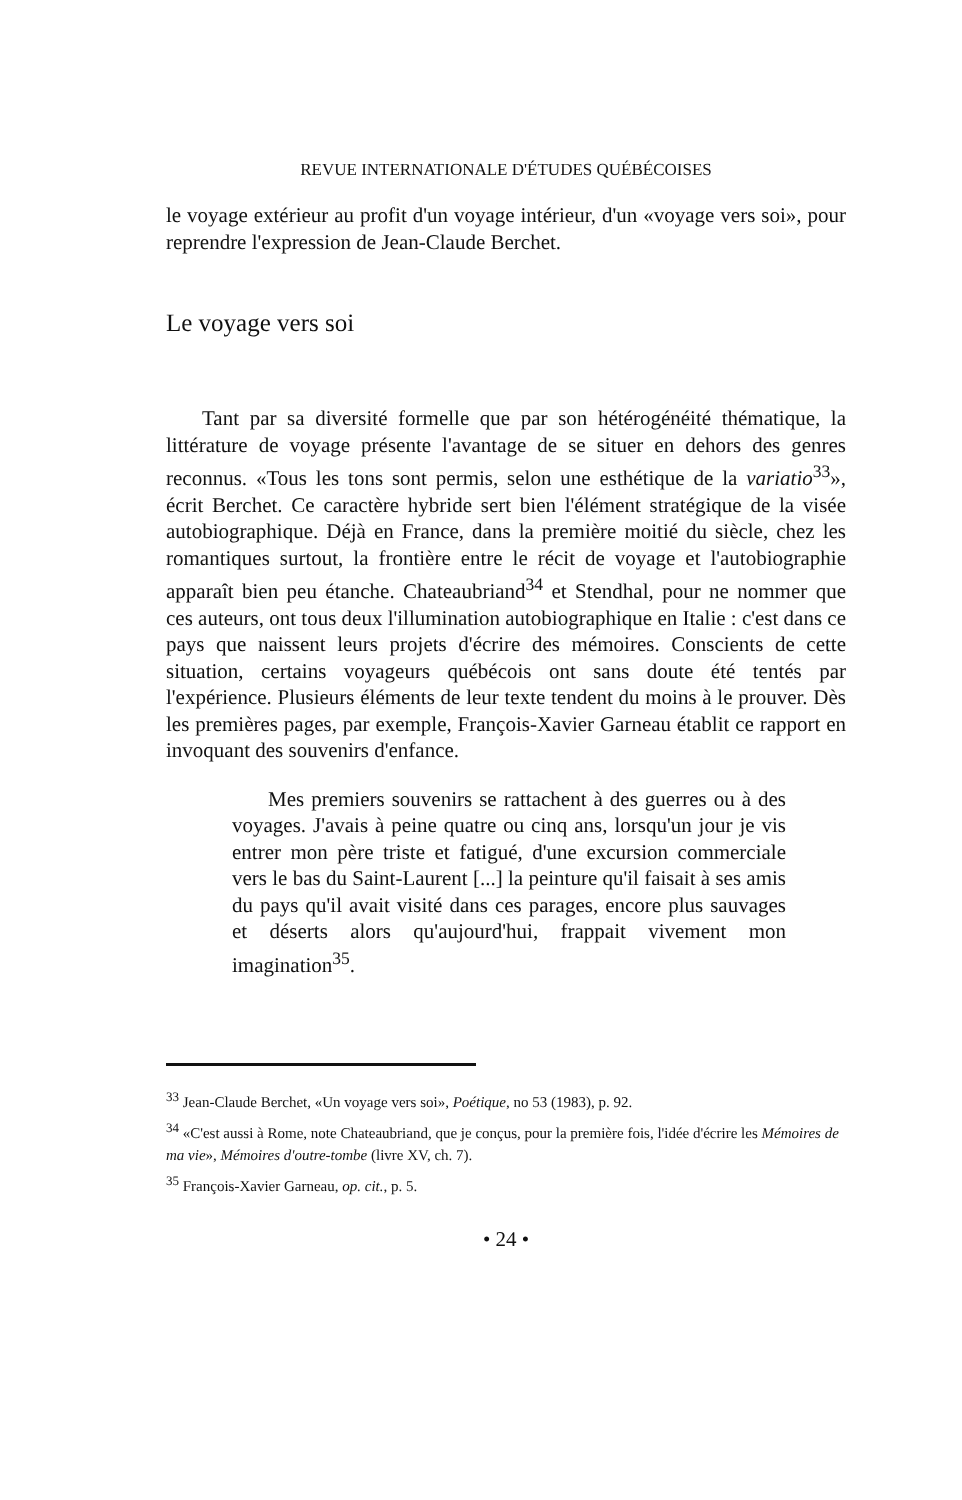REVUE INTERNATIONALE D'ÉTUDES QUÉBÉCOISES
le voyage extérieur au profit d'un voyage intérieur, d'un «voyage vers soi», pour reprendre l'expression de Jean-Claude Berchet.
Le voyage vers soi
Tant par sa diversité formelle que par son hétérogénéité thématique, la littérature de voyage présente l'avantage de se situer en dehors des genres reconnus. «Tous les tons sont permis, selon une esthétique de la variatio<sup>33</sup>», écrit Berchet. Ce caractère hybride sert bien l'élément stratégique de la visée autobiographique. Déjà en France, dans la première moitié du siècle, chez les romantiques surtout, la frontière entre le récit de voyage et l'autobiographie apparaît bien peu étanche. Chateaubriand<sup>34</sup> et Stendhal, pour ne nommer que ces auteurs, ont tous deux l'illumination autobiographique en Italie : c'est dans ce pays que naissent leurs projets d'écrire des mémoires. Conscients de cette situation, certains voyageurs québécois ont sans doute été tentés par l'expérience. Plusieurs éléments de leur texte tendent du moins à le prouver. Dès les premières pages, par exemple, François-Xavier Garneau établit ce rapport en invoquant des souvenirs d'enfance.
Mes premiers souvenirs se rattachent à des guerres ou à des voyages. J'avais à peine quatre ou cinq ans, lorsqu'un jour je vis entrer mon père triste et fatigué, d'une excursion commerciale vers le bas du Saint-Laurent [...] la peinture qu'il faisait à ses amis du pays qu'il avait visité dans ces parages, encore plus sauvages et déserts alors qu'aujourd'hui, frappait vivement mon imagination<sup>35</sup>.
<sup>33</sup> Jean-Claude Berchet, «Un voyage vers soi», Poétique, no 53 (1983), p. 92.
<sup>34</sup> «C'est aussi à Rome, note Chateaubriand, que je conçus, pour la première fois, l'idée d'écrire les Mémoires de ma vie», Mémoires d'outre-tombe (livre XV, ch. 7).
<sup>35</sup> François-Xavier Garneau, op. cit., p. 5.
• 24 •